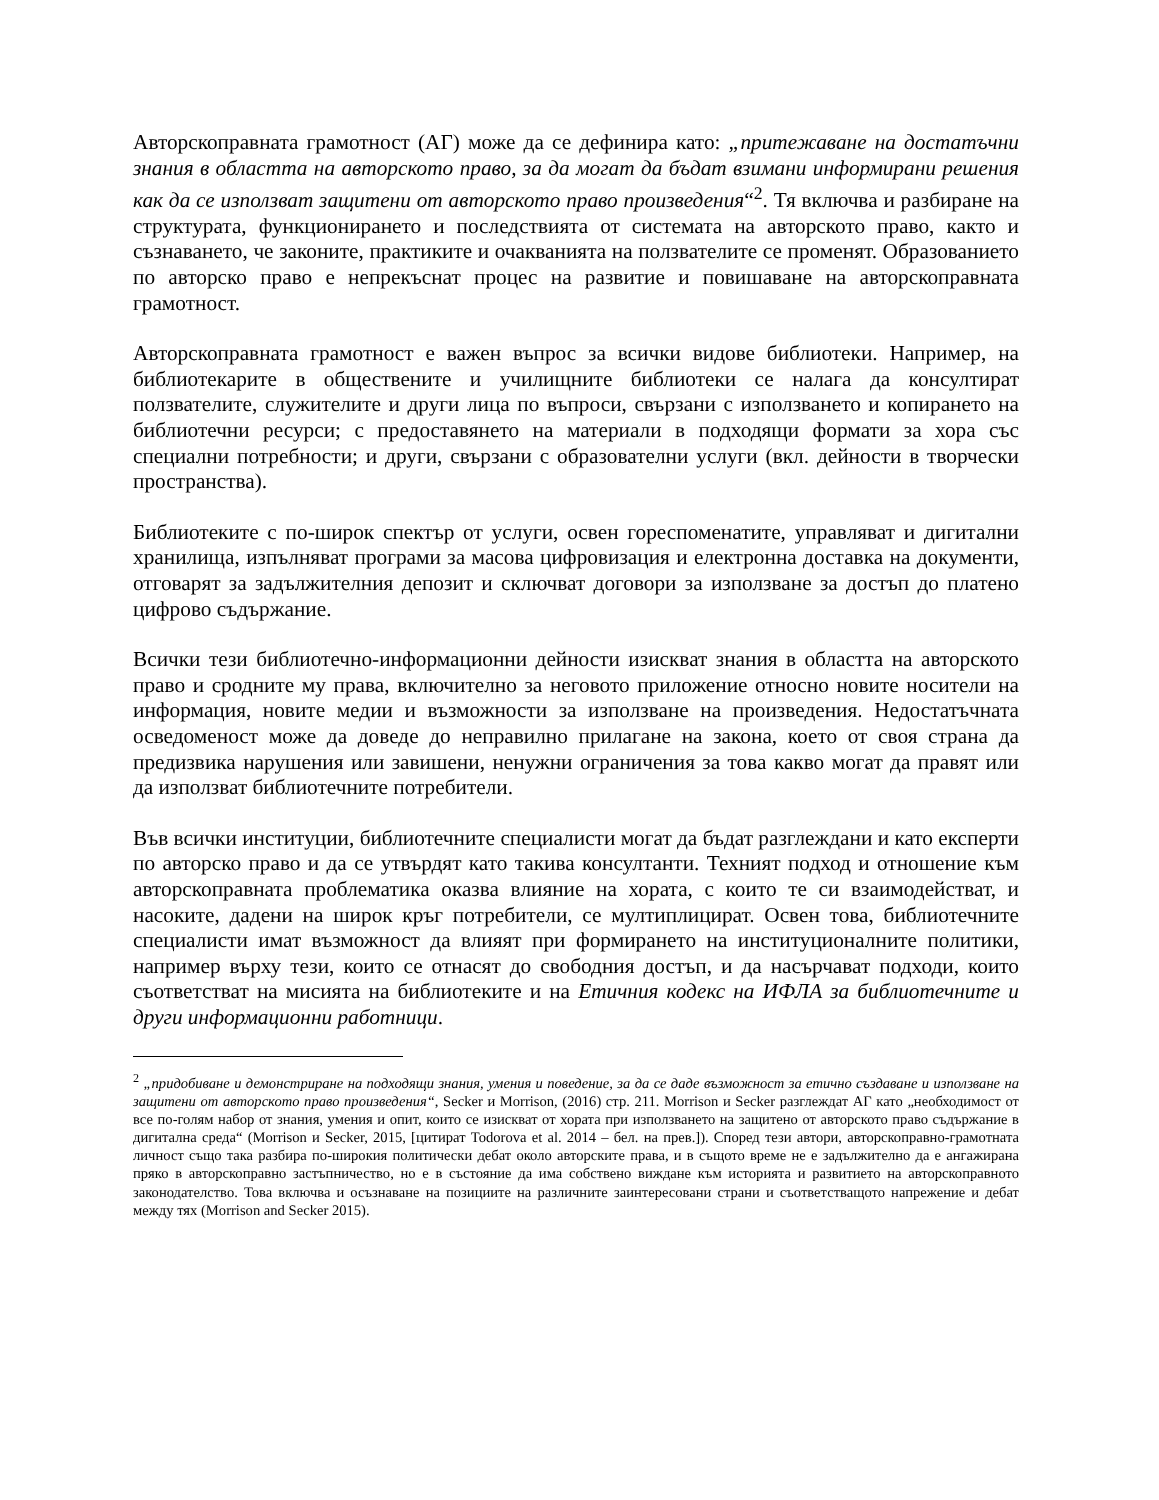Авторскоправната грамотност (АГ) може да се дефинира като: „притежаване на достатъчни знания в областта на авторското право, за да могат да бъдат взимани информирани решения как да се използват защитени от авторското право произведения“<sup>2</sup>. Тя включва и разбиране на структурата, функционирането и последствията от системата на авторското право, както и съзнаването, че законите, практиките и очакванията на ползвателите се променят. Образованието по авторско право е непрекъснат процес на развитие и повишаване на авторскоправната грамотност.
Авторскоправната грамотност е важен въпрос за всички видове библиотеки. Например, на библиотекарите в обществените и училищните библиотеки се налага да консултират ползвателите, служителите и други лица по въпроси, свързани с използването и копирането на библиотечни ресурси; с предоставянето на материали в подходящи формати за хора със специални потребности; и други, свързани с образователни услуги (вкл. дейности в творчески пространства).
Библиотеките с по-широк спектър от услуги, освен гореспоменатите, управляват и дигитални хранилища, изпълняват програми за масова цифровизация и електронна доставка на документи, отговарят за задължителния депозит и сключват договори за използване за достъп до платено цифрово съдържание.
Всички тези библиотечно-информационни дейности изискват знания в областта на авторското право и сродните му права, включително за неговото приложение относно новите носители на информация, новите медии и възможности за използване на произведения. Недостатъчната осведоменост може да доведе до неправилно прилагане на закона, което от своя страна да предизвика нарушения или завишени, ненужни ограничения за това какво могат да правят или да използват библиотечните потребители.
Във всички институции, библиотечните специалисти могат да бъдат разглеждани и като експерти по авторско право и да се утвърдят като такива консултанти. Техният подход и отношение към авторскоправната проблематика оказва влияние на хората, с които те си взаимодействат, и насоките, дадени на широк кръг потребители, се мултиплицират. Освен това, библиотечните специалисти имат възможност да влияят при формирането на институционалните политики, например върху тези, които се отнасят до свободния достъп, и да насърчават подходи, които съответстват на мисията на библиотеките и на Етичния кодекс на ИФЛА за библиотечните и други информационни работници.
<sup>2</sup> „придобиване и демонстриране на подходящи знания, умения и поведение, за да се даде възможност за етично създаване и използване на защитени от авторското право произведения“, Secker и Morrison, (2016) стр. 211. Morrison и Secker разглеждат АГ като „необходимост от все по-голям набор от знания, умения и опит, които се изискват от хората при използването на защитено от авторското право съдържание в дигитална среда“ (Morrison и Secker, 2015, [цитират Todorova et al. 2014 – бел. на прев.]). Според тези автори, авторскоправно-грамотната личност също така разбира по-широкия политически дебат около авторските права, и в същото време не е задължително да е ангажирана пряко в авторскоправно застъпничество, но е в състояние да има собствено виждане към историята и развитието на авторскоправното законодателство. Това включва и осъзнаване на позициите на различните заинтересовани страни и съответстващото напрежение и дебат между тях (Morrison and Secker 2015).